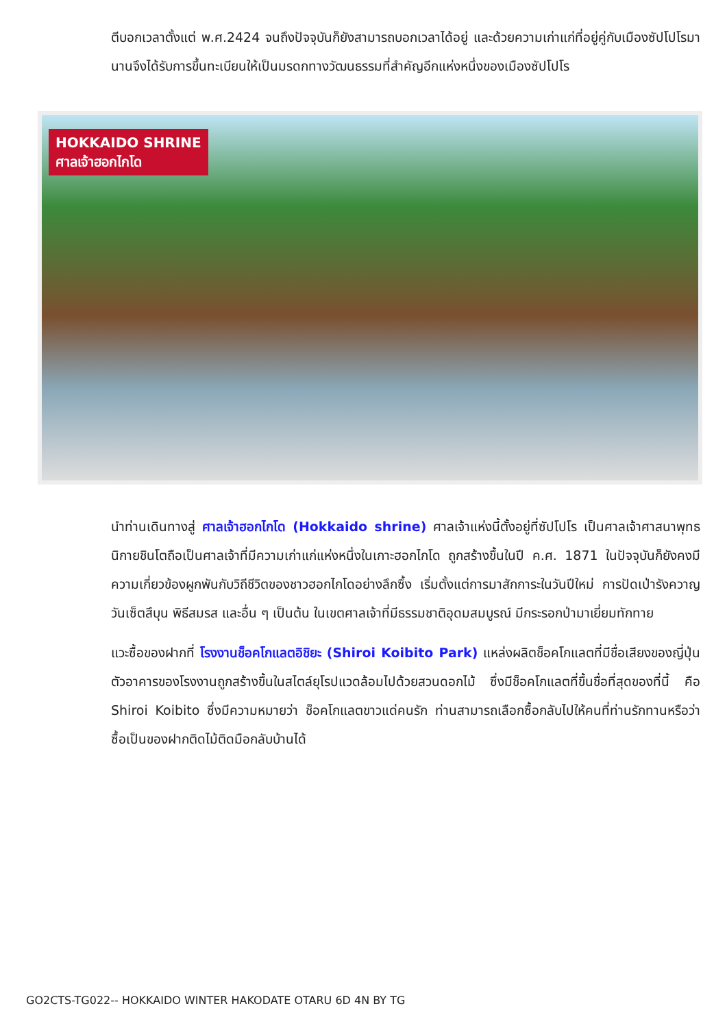ตีบอกเวลาตั้งแต่ พ.ศ.2424 จนถึงปัจจุบันก็ยังสามารถบอกเวลาได้อยู่ และด้วยความเก่าแก่ที่อยู่คู่กับเมืองซัปโปโรมานานจึงได้รับการขึ้นทะเบียนให้เป็นมรดกทางวัฒนธรรมที่สำคัญอีกแห่งหนึ่งของเมืองซัปโปโร
HOKKAIDO SHRINE
ศาลเจ้าฮอกไกโด
นำท่านเดินทางสู่ ศาลเจ้าฮอกไกโด (Hokkaido shrine) ศาลเจ้าแห่งนี้ตั้งอยู่ที่ซัปโปโร เป็นศาลเจ้าศาสนาพุทธนิกายชินโตถือเป็นศาลเจ้าที่มีความเก่าแก่แห่งหนึ่งในเกาะฮอกไกโด ถูกสร้างขึ้นในปี ค.ศ. 1871 ในปัจจุบันก็ยังคงมีความเกี่ยวข้องผูกพันกับวิถีชีวิตของชาวฮอกไกโดอย่างลึกซึ้ง เริ่มตั้งแต่การมาสักการะในวันปีใหม่ การปัดเป่ารังควาญ วันเซ็ตสึบุน พิธีสมรส และอื่น ๆ เป็นต้น ในเขตศาลเจ้าที่มีธรรมชาติอุดมสมบูรณ์ มีกระรอกป่ามาเยี่ยมทักทาย
แวะซื้อของฝากที่ โรงงานช็อคโกแลตอิชิยะ (Shiroi Koibito Park) แหล่งผลิตช็อคโกแลตที่มีชื่อเสียงของญี่ปุ่น ตัวอาคารของโรงงานถูกสร้างขึ้นในสไตล์ยุโรปแวดล้อมไปด้วยสวนดอกไม้ ซึ่งมีช็อคโกแลตที่ขึ้นชื่อที่สุดของที่นี้ คือ Shiroi Koibito ซึ่งมีความหมายว่า ช็อคโกแลตขาวแด่คนรัก ท่านสามารถเลือกซื้อกลับไปให้คนที่ท่านรักทานหรือว่าซื้อเป็นของฝากติดไม้ติดมือกลับบ้านได้
GO2CTS-TG022-- HOKKAIDO WINTER HAKODATE OTARU 6D 4N BY TG